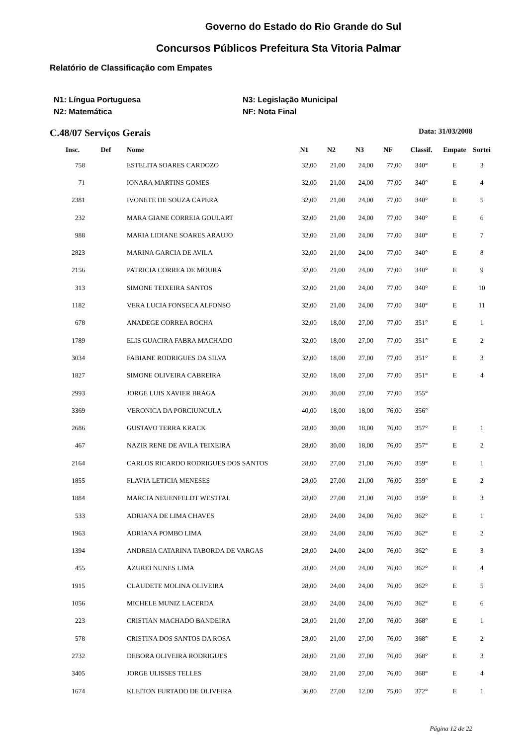Governo do Estado do Rio Grande do Sul
Concursos Públicos Prefeitura Sta Vitoria Palmar
Relatório de Classificação com Empates
N1: Língua Portuguesa
N3: Legislação Municipal
N2: Matemática
NF: Nota Final
C.48/07 Serviços Gerais Data: 31/03/2008
| Insc. | Def | Nome | N1 | N2 | N3 | NF | Classif. | Empate | Sortei |
| --- | --- | --- | --- | --- | --- | --- | --- | --- | --- |
| 758 | | ESTELITA SOARES CARDOZO | 32,00 | 21,00 | 24,00 | 77,00 | 340° | E | 3 |
| 71 | | IONARA MARTINS GOMES | 32,00 | 21,00 | 24,00 | 77,00 | 340° | E | 4 |
| 2381 | | IVONETE DE SOUZA CAPERA | 32,00 | 21,00 | 24,00 | 77,00 | 340° | E | 5 |
| 232 | | MARA GIANE CORREIA GOULART | 32,00 | 21,00 | 24,00 | 77,00 | 340° | E | 6 |
| 988 | | MARIA LIDIANE SOARES ARAUJO | 32,00 | 21,00 | 24,00 | 77,00 | 340° | E | 7 |
| 2823 | | MARINA GARCIA DE AVILA | 32,00 | 21,00 | 24,00 | 77,00 | 340° | E | 8 |
| 2156 | | PATRICIA CORREA DE MOURA | 32,00 | 21,00 | 24,00 | 77,00 | 340° | E | 9 |
| 313 | | SIMONE TEIXEIRA SANTOS | 32,00 | 21,00 | 24,00 | 77,00 | 340° | E | 10 |
| 1182 | | VERA LUCIA FONSECA ALFONSO | 32,00 | 21,00 | 24,00 | 77,00 | 340° | E | 11 |
| 678 | | ANADEGE CORREA ROCHA | 32,00 | 18,00 | 27,00 | 77,00 | 351° | E | 1 |
| 1789 | | ELIS GUACIRA FABRA MACHADO | 32,00 | 18,00 | 27,00 | 77,00 | 351° | E | 2 |
| 3034 | | FABIANE RODRIGUES DA SILVA | 32,00 | 18,00 | 27,00 | 77,00 | 351° | E | 3 |
| 1827 | | SIMONE OLIVEIRA CABREIRA | 32,00 | 18,00 | 27,00 | 77,00 | 351° | E | 4 |
| 2993 | | JORGE LUIS XAVIER BRAGA | 20,00 | 30,00 | 27,00 | 77,00 | 355° | | |
| 3369 | | VERONICA DA PORCIUNCULA | 40,00 | 18,00 | 18,00 | 76,00 | 356° | | |
| 2686 | | GUSTAVO TERRA KRACK | 28,00 | 30,00 | 18,00 | 76,00 | 357° | E | 1 |
| 467 | | NAZIR RENE DE AVILA TEIXEIRA | 28,00 | 30,00 | 18,00 | 76,00 | 357° | E | 2 |
| 2164 | | CARLOS RICARDO RODRIGUES DOS SANTOS | 28,00 | 27,00 | 21,00 | 76,00 | 359° | E | 1 |
| 1855 | | FLAVIA LETICIA MENESES | 28,00 | 27,00 | 21,00 | 76,00 | 359° | E | 2 |
| 1884 | | MARCIA NEUENFELDT WESTFAL | 28,00 | 27,00 | 21,00 | 76,00 | 359° | E | 3 |
| 533 | | ADRIANA DE LIMA CHAVES | 28,00 | 24,00 | 24,00 | 76,00 | 362° | E | 1 |
| 1963 | | ADRIANA POMBO LIMA | 28,00 | 24,00 | 24,00 | 76,00 | 362° | E | 2 |
| 1394 | | ANDREIA CATARINA TABORDA DE VARGAS | 28,00 | 24,00 | 24,00 | 76,00 | 362° | E | 3 |
| 455 | | AZUREI NUNES LIMA | 28,00 | 24,00 | 24,00 | 76,00 | 362° | E | 4 |
| 1915 | | CLAUDETE MOLINA OLIVEIRA | 28,00 | 24,00 | 24,00 | 76,00 | 362° | E | 5 |
| 1056 | | MICHELE MUNIZ LACERDA | 28,00 | 24,00 | 24,00 | 76,00 | 362° | E | 6 |
| 223 | | CRISTIAN MACHADO BANDEIRA | 28,00 | 21,00 | 27,00 | 76,00 | 368° | E | 1 |
| 578 | | CRISTINA DOS SANTOS DA ROSA | 28,00 | 21,00 | 27,00 | 76,00 | 368° | E | 2 |
| 2732 | | DEBORA OLIVEIRA RODRIGUES | 28,00 | 21,00 | 27,00 | 76,00 | 368° | E | 3 |
| 3405 | | JORGE ULISSES TELLES | 28,00 | 21,00 | 27,00 | 76,00 | 368° | E | 4 |
| 1674 | | KLEITON FURTADO DE OLIVEIRA | 36,00 | 27,00 | 12,00 | 75,00 | 372° | E | 1 |
Página 12 de 22